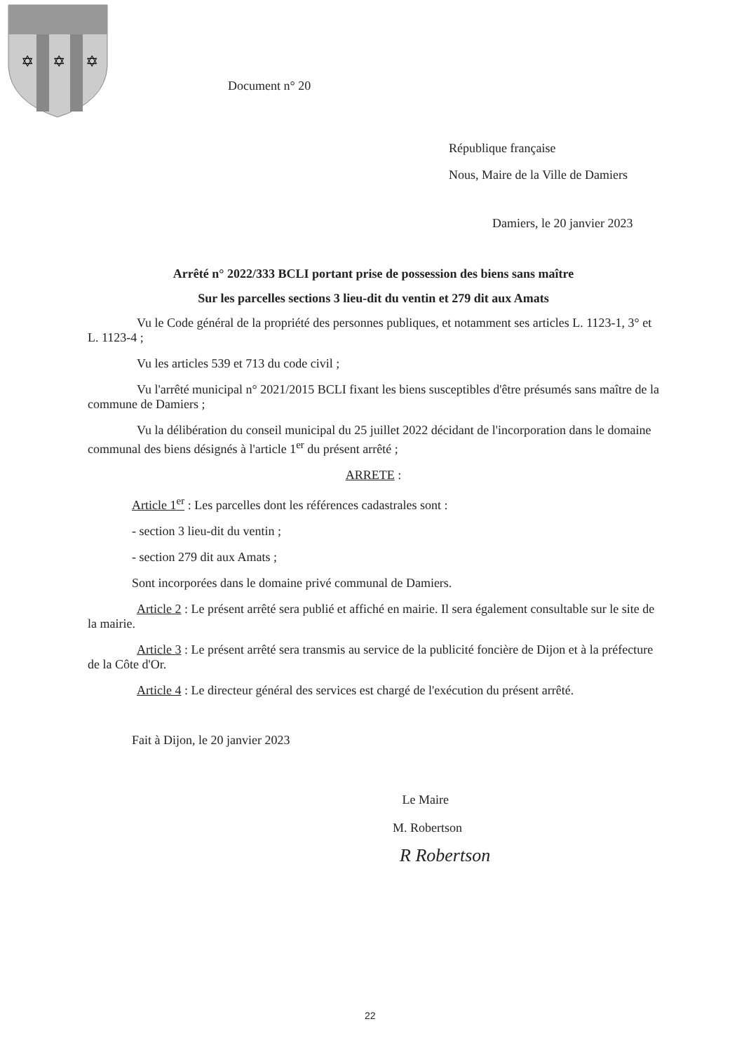✡
✡
✡
Document n° 20
République française
Nous, Maire de la Ville de Damiers
Damiers, le 20 janvier 2023
Arrêté n° 2022/333 BCLI portant prise de possession des biens sans maître
Sur les parcelles sections 3 lieu-dit du ventin et 279 dit aux Amats
Vu le Code général de la propriété des personnes publiques, et notamment ses articles L. 1123-1, 3° et L. 1123-4 ;
Vu les articles 539 et 713 du code civil ;
Vu l'arrêté municipal n° 2021/2015 BCLI fixant les biens susceptibles d'être présumés sans maître de la commune de Damiers ;
Vu la délibération du conseil municipal du 25 juillet 2022 décidant de l'incorporation dans le domaine communal des biens désignés à l'article 1<sup>er</sup> du présent arrêté ;
ARRETE :
Article 1<sup>er</sup> : Les parcelles dont les références cadastrales sont :
- section 3 lieu-dit du ventin ;
- section 279 dit aux Amats ;
Sont incorporées dans le domaine privé communal de Damiers.
Article 2 : Le présent arrêté sera publié et affiché en mairie. Il sera également consultable sur le site de la mairie.
Article 3 : Le présent arrêté sera transmis au service de la publicité foncière de Dijon et à la préfecture de la Côte d'Or.
Article 4 : Le directeur général des services est chargé de l'exécution du présent arrêté.
Fait à Dijon, le 20 janvier 2023
Le Maire
M. Robertson
R Robertson
22